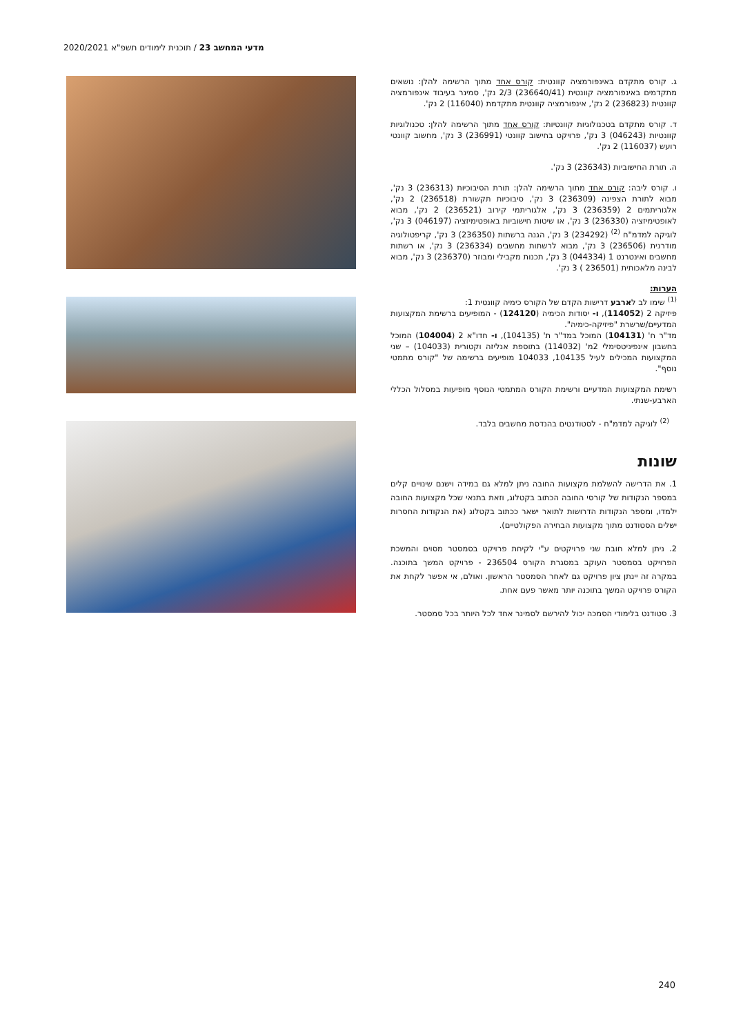מדעי המחשב 23 / תוכנית לימודים תשפ"א 2020/2021
ג. קורס מתקדם באינפורמציה קוונטית: קורס אחד מתוך הרשימה להלן: נושאים מתקדמים באינפורמציה קוונטית (236640/41) 2/3 נק', סמינר בעיבוד אינפורמציה קוונטית (236823) 2 נק', אינפורמציה קוונטית מתקדמת (116040) 2 נק'.
ד. קורס מתקדם בטכנולוגיות קוונטיות: קורס אחד מתוך הרשימה להלן: טכנולוגיות קוונטיות (046243) 3 נק', פרויקט בחישוב קוונטי (236991) 3 נק', מחשוב קוונטי רועש (116037) 2 נק'.
ה. תורת החישוביות (236343) 3 נק'.
ו. קורס ליבה: קורס אחד מתוך הרשימה להלן: תורת הסיבוכיות (236313) 3 נק', מבוא לתורת הצפינה (236309) 3 נק', סיבוכיות תקשורת (236518) 2 נק', אלגוריתמים 2 (236359) 3 נק', אלגוריתמי קירוב (236521) 2 נק', מבוא לאופטימיזציה (236330) 3 נק', או שיטות חישוביות באופטימיזציה (046197) 3 נק', לוגיקה למדמ"ח <sup>(2)</sup> (234292) 3 נק', הגנה ברשתות (236350) 3 נק', קריפטולוגיה מודרנית (236506) 3 נק', מבוא לרשתות מחשבים (236334) 3 נק', או רשתות מחשבים ואינטרנט 1 (044334) 3 נק', תכנות מקבילי ומבוזר (236370) 3 נק', מבוא לבינה מלאכותית (236501 ) 3 נק'.
הערות:
<sup>(1)</sup> שימו לב לארבע דרישות הקדם של הקורס כימיה קוונטית 1:
פיזיקה 2 (114052), ו- יסודות הכימיה (124120) - המופיעים ברשימת המקצועות המדעיים/שרשרת "פיזיקה-כימיה".
מד"ר ח' (104131) המוכל במד"ר ת' (104135), ו- חדו"א 2 (104004) המוכל בחשבון אינפיניטסימלי 2מ' (114032) בתוספת אנליזה וקטורית (104033) – שני המקצועות המכילים לעיל 104135, 104033 מופיעים ברשימה של "קורס מתמטי נוסף".
רשימת המקצועות המדעיים ורשימת הקורס המתמטי הנוסף מופיעות במסלול הכללי הארבע-שנתי.
<sup>(2)</sup> לוגיקה למדמ"ח - לסטודנטים בהנדסת מחשבים בלבד.
שונות
1. את הדרישה להשלמת מקצועות החובה ניתן למלא גם במידה וישנם שינויים קלים במספר הנקודות של קורסי החובה הכתוב בקטלוג, וזאת בתנאי שכל מקצועות החובה ילמדו, ומספר הנקודות הדרושות לתואר ישאר ככתוב בקטלוג (את הנקודות החסרות ישלים הסטודנט מתוך מקצועות הבחירה הפקולטיים).
2. ניתן למלא חובת שני פרויקטים ע"י לקיחת פרויקט בסמסטר מסוים והמשכת הפרויקט בסמסטר העוקב במסגרת הקורס 236504 - פרויקט המשך בתוכנה. במקרה זה יינתן ציון פרויקט גם לאחר הסמסטר הראשון. ואולם, אי אפשר לקחת את הקורס פרויקט המשך בתוכנה יותר מאשר פעם אחת.
3. סטודנט בלימודי הסמכה יכול להירשם לסמינר אחד לכל היותר בכל סמסטר.
240